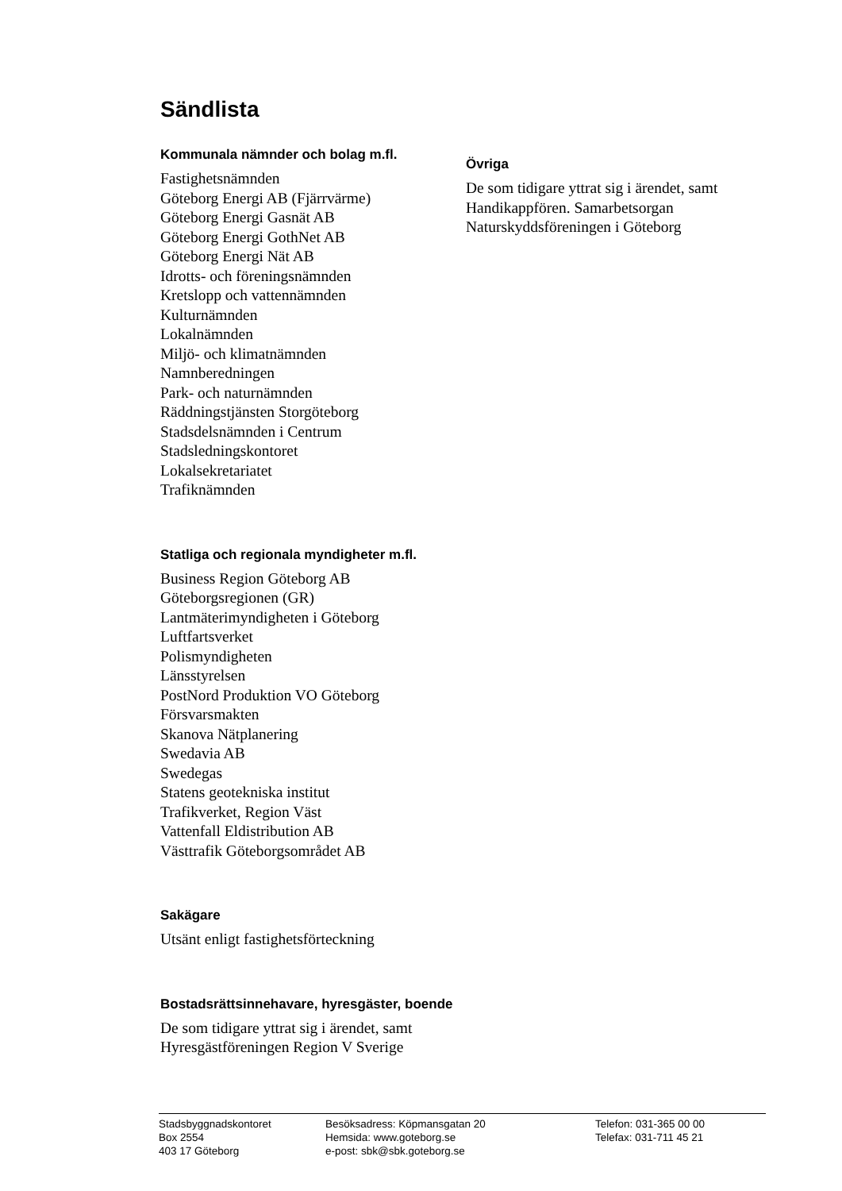Sändlista
Kommunala nämnder och bolag m.fl.
Fastighetsnämnden
Göteborg Energi AB (Fjärrvärme)
Göteborg Energi Gasnät AB
Göteborg Energi GothNet AB
Göteborg Energi Nät AB
Idrotts- och föreningsnämnden
Kretslopp och vattennämnden
Kulturnämnden
Lokalnämnden
Miljö- och klimatnämnden
Namnberedningen
Park- och naturnämnden
Räddningstjänsten Storgöteborg
Stadsdelsnämnden i Centrum
Stadsledningskontoret
Lokalsekretariatet
Trafiknämnden
Statliga och regionala myndigheter m.fl.
Business Region Göteborg AB
Göteborgsregionen (GR)
Lantmäterimyndigheten i Göteborg
Luftfartsverket
Polismyndigheten
Länsstyrelsen
PostNord Produktion VO Göteborg
Försvarsmakten
Skanova Nätplanering
Swedavia AB
Swedegas
Statens geotekniska institut
Trafikverket, Region Väst
Vattenfall Eldistribution AB
Västtrafik Göteborgsområdet AB
Sakägare
Utsänt enligt fastighetsförteckning
Bostadsrättsinnehavare, hyresgäster, boende
De som tidigare yttrat sig i ärendet, samt
Hyresgästföreningen Region V Sverige
Övriga
De som tidigare yttrat sig i ärendet, samt
Handikappfören. Samarbetsorgan
Naturskyddsföreningen i Göteborg
Stadsbyggnadskontoret
Box 2554
403 17 Göteborg
Besöksadress: Köpmansgatan 20
Hemsida: www.goteborg.se
e-post: sbk@sbk.goteborg.se
Telefon: 031-365 00 00
Telefax: 031-711 45 21